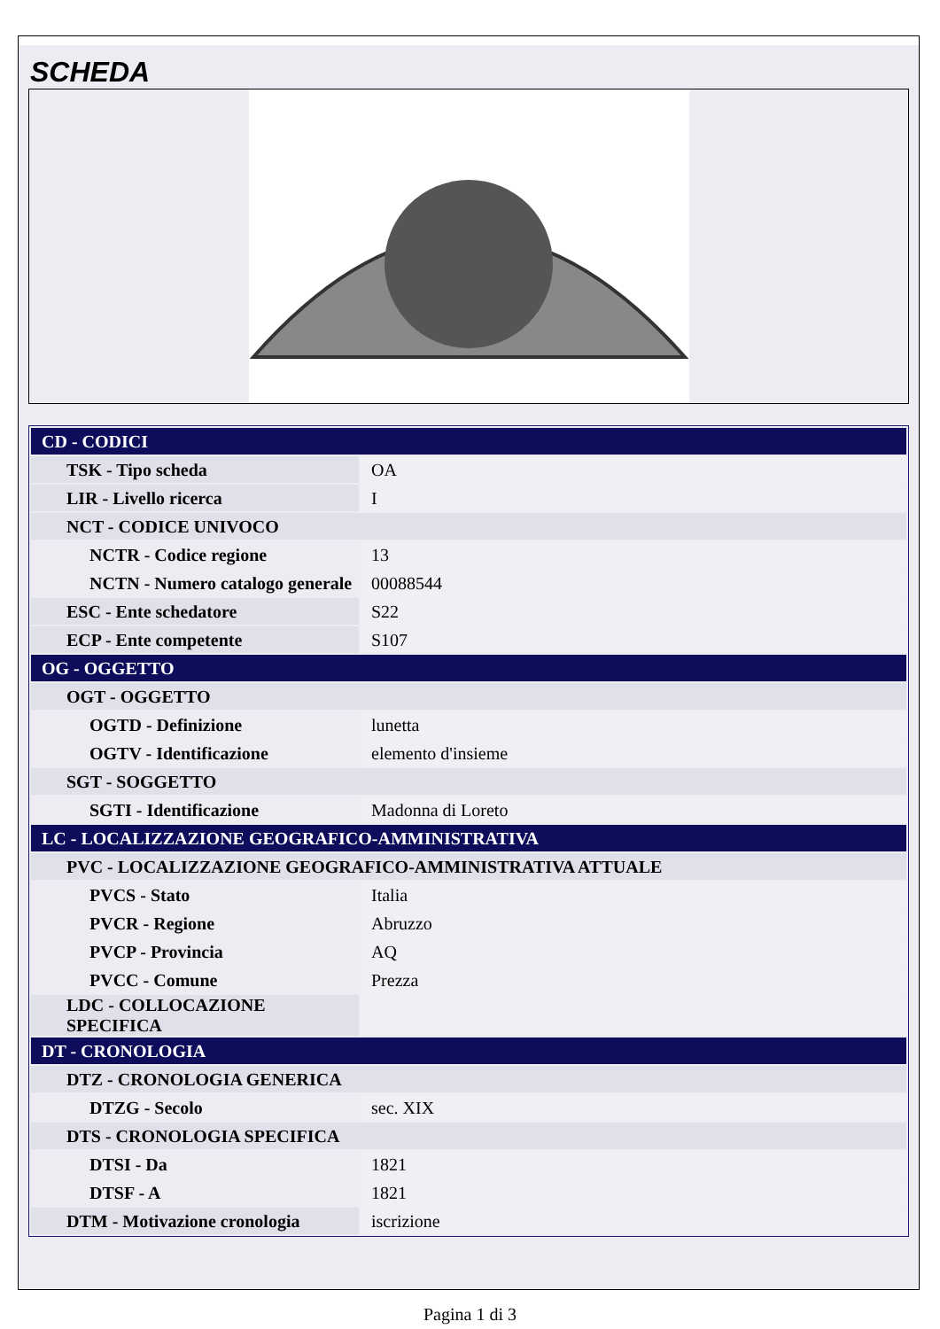SCHEDA
| CD - CODICI | |
| TSK - Tipo scheda | OA |
| LIR - Livello ricerca | I |
| NCT - CODICE UNIVOCO | |
| NCTR - Codice regione | 13 |
| NCTN - Numero catalogo generale | 00088544 |
| ESC - Ente schedatore | S22 |
| ECP - Ente competente | S107 |
| OG - OGGETTO | |
| OGT - OGGETTO | |
| OGTD - Definizione | lunetta |
| OGTV - Identificazione | elemento d'insieme |
| SGT - SOGGETTO | |
| SGTI - Identificazione | Madonna di Loreto |
| LC - LOCALIZZAZIONE GEOGRAFICO-AMMINISTRATIVA | |
| PVC - LOCALIZZAZIONE GEOGRAFICO-AMMINISTRATIVA ATTUALE | |
| PVCS - Stato | Italia |
| PVCR - Regione | Abruzzo |
| PVCP - Provincia | AQ |
| PVCC - Comune | Prezza |
| LDC - COLLOCAZIONE SPECIFICA | |
| DT - CRONOLOGIA | |
| DTZ - CRONOLOGIA GENERICA | |
| DTZG - Secolo | sec. XIX |
| DTS - CRONOLOGIA SPECIFICA | |
| DTSI - Da | 1821 |
| DTSF - A | 1821 |
| DTM - Motivazione cronologia | iscrizione |
Pagina 1 di 3